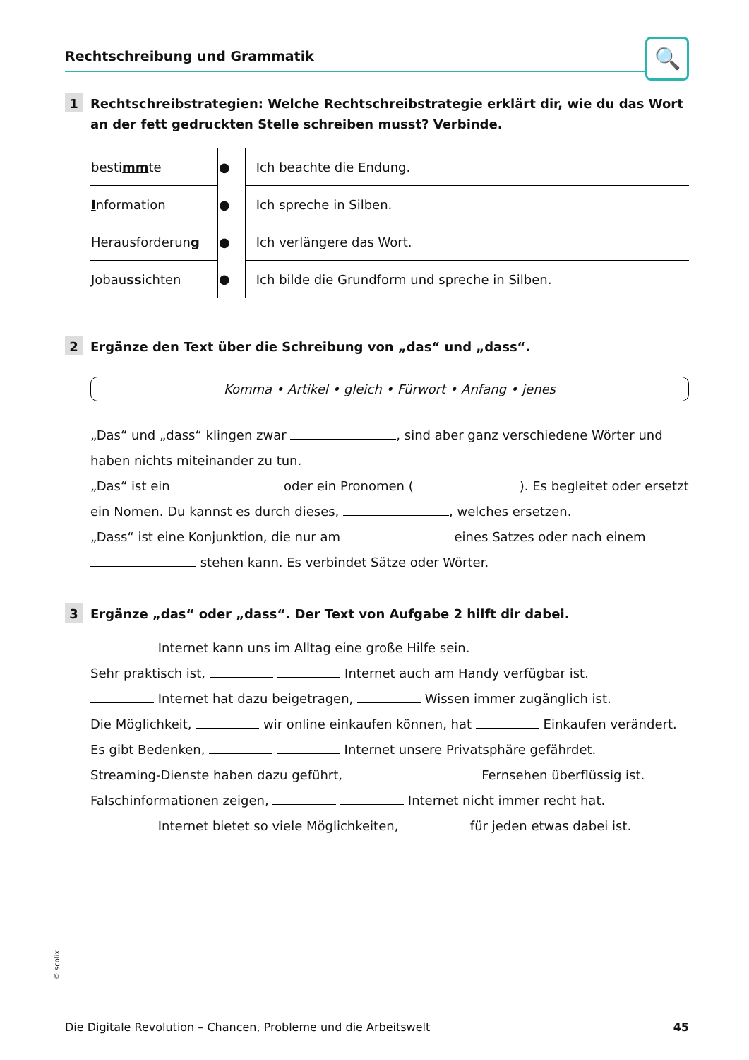Rechtschreibung und Grammatik
🔍
1
Rechtschreibstrategien: Welche Rechtschreibstrategie erklärt dir, wie du das Wort an der fett gedruckten Stelle schreiben musst? Verbinde.
| besti mm te | ● | | Ich beachte die Endung. |
| I nformation | ● | | Ich spreche in Silben. |
| Herausforderun g | ● | | Ich verlängere das Wort. |
| Jobau ss ichten | ● | | Ich bilde die Grundform und spreche in Silben. |
2
Ergänze den Text über die Schreibung von „das“ und „dass“.
Komma • Artikel • gleich • Fürwort • Anfang • jenes
„Das“ und „dass“ klingen zwar , sind aber ganz verschiedene Wörter und haben nichts miteinander zu tun.
„Das“ ist ein oder ein Pronomen ( ). Es begleitet oder ersetzt ein Nomen. Du kannst es durch dieses, , welches ersetzen.
„Dass“ ist eine Konjunktion, die nur am eines Satzes oder nach einem stehen kann. Es verbindet Sätze oder Wörter.
3
Ergänze „das“ oder „dass“. Der Text von Aufgabe 2 hilft dir dabei.
Internet kann uns im Alltag eine große Hilfe sein.
Sehr praktisch ist, Internet auch am Handy verfügbar ist.
Internet hat dazu beigetragen, Wissen immer zugänglich ist.
Die Möglichkeit, wir online einkaufen können, hat Einkaufen verändert.
Es gibt Bedenken, Internet unsere Privatsphäre gefährdet.
Streaming-Dienste haben dazu geführt, Fernsehen überflüssig ist.
Falschinformationen zeigen, Internet nicht immer recht hat.
Internet bietet so viele Möglichkeiten, für jeden etwas dabei ist.
© scolix
Die Digitale Revolution – Chancen, Probleme und die Arbeitswelt 45